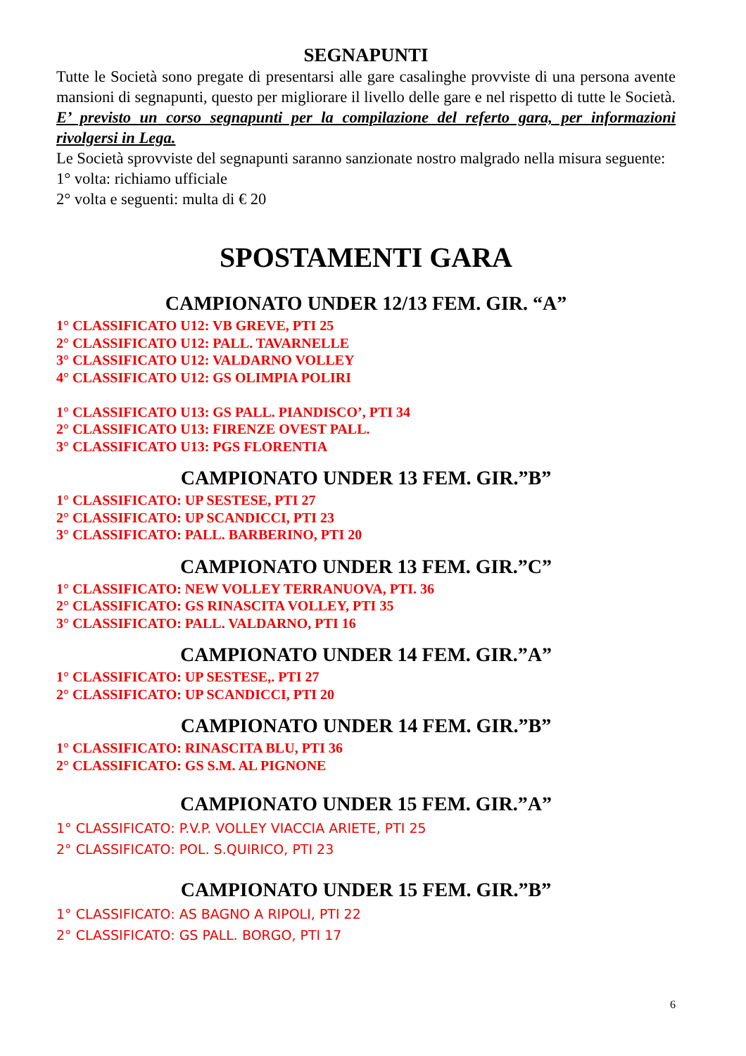SEGNAPUNTI
Tutte le Società sono pregate di presentarsi alle gare casalinghe provviste di una persona avente mansioni di segnapunti, questo per migliorare il livello delle gare e nel rispetto di tutte le Società. E’ previsto un corso segnapunti per la compilazione del referto gara, per informazioni rivolgersi in Lega.
Le Società sprovviste del segnapunti saranno sanzionate nostro malgrado nella misura seguente:
1° volta: richiamo ufficiale
2° volta e seguenti: multa di € 20
SPOSTAMENTI GARA
CAMPIONATO UNDER 12/13 FEM. GIR. “A”
1° CLASSIFICATO U12: VB GREVE, PTI 25
2° CLASSIFICATO U12: PALL. TAVARNELLE
3° CLASSIFICATO U12: VALDARNO VOLLEY
4° CLASSIFICATO U12: GS OLIMPIA POLIRI
1° CLASSIFICATO U13: GS PALL. PIANDISCO’, PTI 34
2° CLASSIFICATO U13: FIRENZE OVEST PALL.
3° CLASSIFICATO U13: PGS FLORENTIA
CAMPIONATO UNDER 13 FEM. GIR.”B”
1° CLASSIFICATO: UP SESTESE, PTI 27
2° CLASSIFICATO: UP SCANDICCI, PTI 23
3° CLASSIFICATO: PALL. BARBERINO, PTI 20
CAMPIONATO UNDER 13 FEM. GIR.”C”
1° CLASSIFICATO: NEW VOLLEY TERRANUOVA, PTI. 36
2° CLASSIFICATO: GS RINASCITA VOLLEY, PTI 35
3° CLASSIFICATO: PALL. VALDARNO, PTI 16
CAMPIONATO UNDER 14 FEM. GIR.”A”
1° CLASSIFICATO: UP SESTESE,. PTI 27
2° CLASSIFICATO: UP SCANDICCI, PTI 20
CAMPIONATO UNDER 14 FEM. GIR.”B”
1° CLASSIFICATO: RINASCITA BLU, PTI 36
2° CLASSIFICATO: GS S.M. AL PIGNONE
CAMPIONATO UNDER 15 FEM. GIR.”A”
1° CLASSIFICATO: P.V.P. VOLLEY VIACCIA ARIETE, PTI 25
2° CLASSIFICATO: POL. S.QUIRICO, PTI 23
CAMPIONATO UNDER 15 FEM. GIR.”B”
1° CLASSIFICATO: AS BAGNO A RIPOLI, PTI 22
2° CLASSIFICATO: GS PALL. BORGO, PTI 17
6